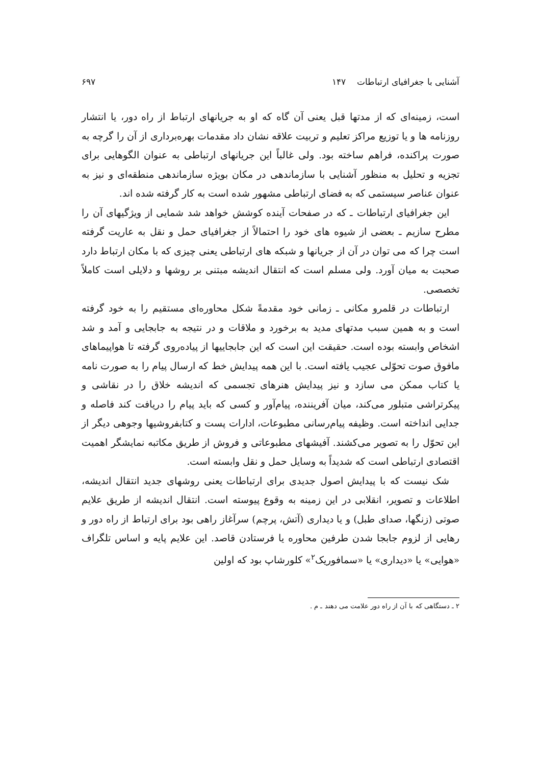آشنایی با جغرافیای ارتباطات ۱۴۷ ۶۹۷
است، زمینه‌ای که از مدتها قبل یعنی آن گاه که او به جریانهای ارتباط از راه دور، یا انتشار روزنامه ها و یا توزیع مراکز تعلیم و تربیت علاقه نشان داد مقدمات بهره‌برداری از آن را گرچه به صورت پراکنده، فراهم ساخته بود. ولی غالباً این جریانهای ارتباطی به عنوان الگوهایی برای تجزیه و تحلیل به منظور آشنایی با سازماندهی در مکان بویژه سازماندهی منطقه‌ای و نیز به عنوان عناصر سیستمی که به فضای ارتباطی مشهور شده است به کار گرفته شده اند.
این جغرافیای ارتباطات ـ که در صفحات آینده کوشش خواهد شد شمایی از ویژگیهای آن را مطرح سازیم ـ بعضی از شیوه های خود را احتمالاً از جغرافیای حمل و نقل به عاریت گرفته است چرا که می توان در آن از جریانها و شبکه های ارتباطی یعنی چیزی که با مکان ارتباط دارد صحبت به میان آورد. ولی مسلم است که انتقال اندیشه مبتنی بر روشها و دلایلی است کاملاً تخصصی.
ارتباطات در قلمرو مکانی ـ زمانی خود مقدمةً شکل محاوره‌ای مستقیم را به خود گرفته است و به همین سبب مدتهای مدید به برخورد و ملاقات و در نتیجه به جابجایی و آمد و شد اشخاص وابسته بوده است. حقیقت این است که این جابجاییها از پیاده‌روی گرفته تا هواپیماهای مافوق صوت تحوّلی عجیب یافته است. با این همه پیدایش خط که ارسال پیام را به صورت نامه یا کتاب ممکن می سازد و نیز پیدایش هنرهای تجسمی که اندیشه خلاق را در نقاشی و پیکرتراشی متبلور می‌کند، میان آفریننده، پیام‌آور و کسی که باید پیام را دریافت کند فاصله و جدایی انداخته است. وظیفه پیام‌رسانی مطبوعات، ادارات پست و کتابفروشیها وجوهی دیگر از این تحوّل را به تصویر می‌کشند. آفیشهای مطبوعاتی و فروش از طریق مکاتبه نمایشگر اهمیت اقتصادی ارتباطی است که شدیداً به وسایل حمل و نقل وابسته است.
شک نیست که با پیدایش اصول جدیدی برای ارتباطات یعنی روشهای جدید انتقال اندیشه، اطلاعات و تصویر، انقلابی در این زمینه به وقوع پیوسته است. انتقال اندیشه از طریق علایم صوتی (زنگها، صدای طبل) و یا دیداری (آتش، پرچم) سرآغاز راهی بود برای ارتباط از راه دور و رهایی از لزوم جابجا شدن طرفین محاوره یا فرستادن قاصد. این علایم پایه و اساس تلگراف «هوایی» یا «دیداری» یا «سمافوریک<sup>۲</sup>» کلورشاپ بود که اولین
۲ ـ دستگاهی که با آن از راه دور علامت می دهند ـ م .